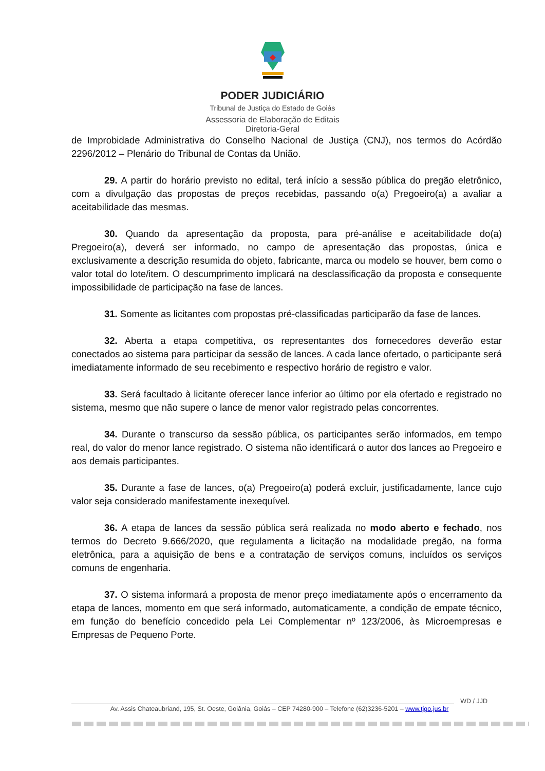PODER JUDICIÁRIO
Tribunal de Justiça do Estado de Goiás
Assessoria de Elaboração de Editais
Diretoria-Geral
de Improbidade Administrativa do Conselho Nacional de Justiça (CNJ), nos termos do Acórdão 2296/2012 – Plenário do Tribunal de Contas da União.
29. A partir do horário previsto no edital, terá início a sessão pública do pregão eletrônico, com a divulgação das propostas de preços recebidas, passando o(a) Pregoeiro(a) a avaliar a aceitabilidade das mesmas.
30. Quando da apresentação da proposta, para pré-análise e aceitabilidade do(a) Pregoeiro(a), deverá ser informado, no campo de apresentação das propostas, única e exclusivamente a descrição resumida do objeto, fabricante, marca ou modelo se houver, bem como o valor total do lote/item. O descumprimento implicará na desclassificação da proposta e consequente impossibilidade de participação na fase de lances.
31. Somente as licitantes com propostas pré-classificadas participarão da fase de lances.
32. Aberta a etapa competitiva, os representantes dos fornecedores deverão estar conectados ao sistema para participar da sessão de lances. A cada lance ofertado, o participante será imediatamente informado de seu recebimento e respectivo horário de registro e valor.
33. Será facultado à licitante oferecer lance inferior ao último por ela ofertado e registrado no sistema, mesmo que não supere o lance de menor valor registrado pelas concorrentes.
34. Durante o transcurso da sessão pública, os participantes serão informados, em tempo real, do valor do menor lance registrado. O sistema não identificará o autor dos lances ao Pregoeiro e aos demais participantes.
35. Durante a fase de lances, o(a) Pregoeiro(a) poderá excluir, justificadamente, lance cujo valor seja considerado manifestamente inexequível.
36. A etapa de lances da sessão pública será realizada no modo aberto e fechado, nos termos do Decreto 9.666/2020, que regulamenta a licitação na modalidade pregão, na forma eletrônica, para a aquisição de bens e a contratação de serviços comuns, incluídos os serviços comuns de engenharia.
37. O sistema informará a proposta de menor preço imediatamente após o encerramento da etapa de lances, momento em que será informado, automaticamente, a condição de empate técnico, em função do benefício concedido pela Lei Complementar nº 123/2006, às Microempresas e Empresas de Pequeno Porte.
WD / JJD
Av. Assis Chateaubriand, 195, St. Oeste, Goiânia, Goiás – CEP 74280-900 – Telefone (62)3236-5201 – www.tjgo.jus.br